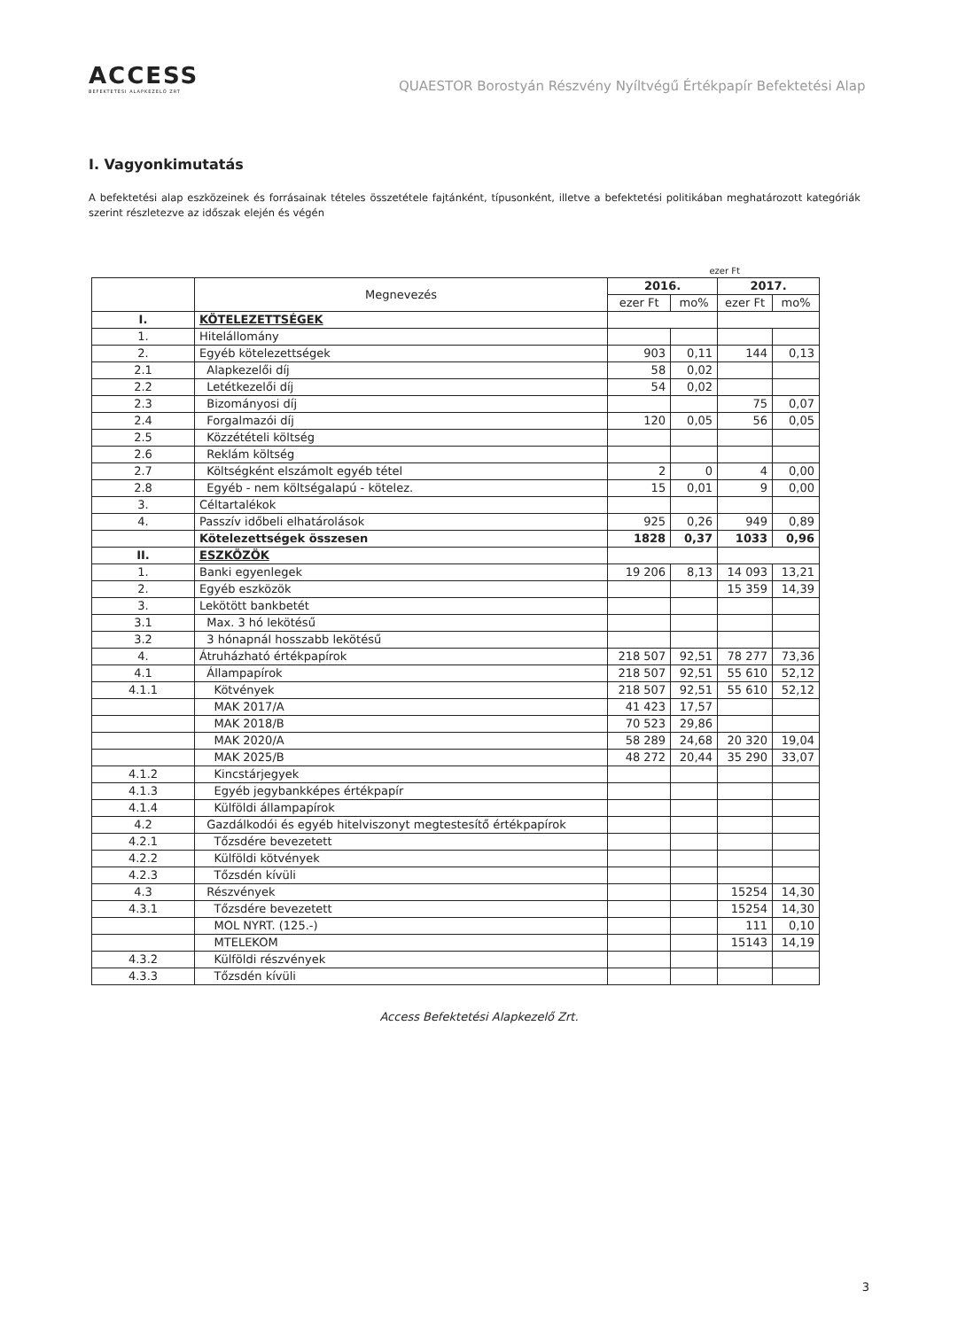ACCESS
BEFEKTETÉSI ALAPKEZELŐ ZRT
QUAESTOR Borostyán Részvény Nyíltvégű Értékpapír Befektetési Alap
I. Vagyonkimutatás
A befektetési alap eszközeinek és forrásainak tételes összetétele fajtánként, típusonként, illetve a befektetési politikában meghatározott kategóriák szerint részletezve az időszak elején és végén
ezer Ft
| | Megnevezés | 2016. | | 2017. | |
| --- | --- | --- | --- | --- | --- |
| | | ezer Ft | mo% | ezer Ft | mo% |
| I. | KÖTELEZETTSÉGEK | | | | |
| 1. | Hitelállomány | | | | |
| 2. | Egyéb kötelezettségek | 903 | 0,11 | 144 | 0,13 |
| 2.1 | Alapkezelői díj | 58 | 0,02 | | |
| 2.2 | Letétkezelői díj | 54 | 0,02 | | |
| 2.3 | Bizományosi díj | | | 75 | 0,07 |
| 2.4 | Forgalmazói díj | 120 | 0,05 | 56 | 0,05 |
| 2.5 | Közzétételi költség | | | | |
| 2.6 | Reklám költség | | | | |
| 2.7 | Költségként elszámolt egyéb tétel | 2 | 0 | 4 | 0,00 |
| 2.8 | Egyéb - nem költségalapú - kötelez. | 15 | 0,01 | 9 | 0,00 |
| 3. | Céltartalékok | | | | |
| 4. | Passzív időbeli elhatárolások | 925 | 0,26 | 949 | 0,89 |
| | Kötelezettségek összesen | 1828 | 0,37 | 1033 | 0,96 |
| II. | ESZKÖZÖK | | | | |
| 1. | Banki egyenlegek | 19 206 | 8,13 | 14 093 | 13,21 |
| 2. | Egyéb eszközök | | | 15 359 | 14,39 |
| 3. | Lekötött bankbetét | | | | |
| 3.1 | Max. 3 hó lekötésű | | | | |
| 3.2 | 3 hónapnál hosszabb lekötésű | | | | |
| 4. | Átruházható értékpapírok | 218 507 | 92,51 | 78 277 | 73,36 |
| 4.1 | Állampapírok | 218 507 | 92,51 | 55 610 | 52,12 |
| 4.1.1 | Kötvények | 218 507 | 92,51 | 55 610 | 52,12 |
| | MAK 2017/A | 41 423 | 17,57 | | |
| | MAK 2018/B | 70 523 | 29,86 | | |
| | MAK 2020/A | 58 289 | 24,68 | 20 320 | 19,04 |
| | MAK 2025/B | 48 272 | 20,44 | 35 290 | 33,07 |
| 4.1.2 | Kincstárjegyek | | | | |
| 4.1.3 | Egyéb jegybankképes értékpapír | | | | |
| 4.1.4 | Külföldi állampapírok | | | | |
| 4.2 | Gazdálkodói és egyéb hitelviszonyt megtestesítő értékpapírok | | | | |
| 4.2.1 | Tőzsdére bevezetett | | | | |
| 4.2.2 | Külföldi kötvények | | | | |
| 4.2.3 | Tőzsdén kívüli | | | | |
| 4.3 | Részvények | | | 15254 | 14,30 |
| 4.3.1 | Tőzsdére bevezetett | | | 15254 | 14,30 |
| | MOL NYRT. (125.-) | | | 111 | 0,10 |
| | MTELEKOM | | | 15143 | 14,19 |
| 4.3.2 | Külföldi részvények | | | | |
| 4.3.3 | Tőzsdén kívüli | | | | |
Access Befektetési Alapkezelő Zrt.
3